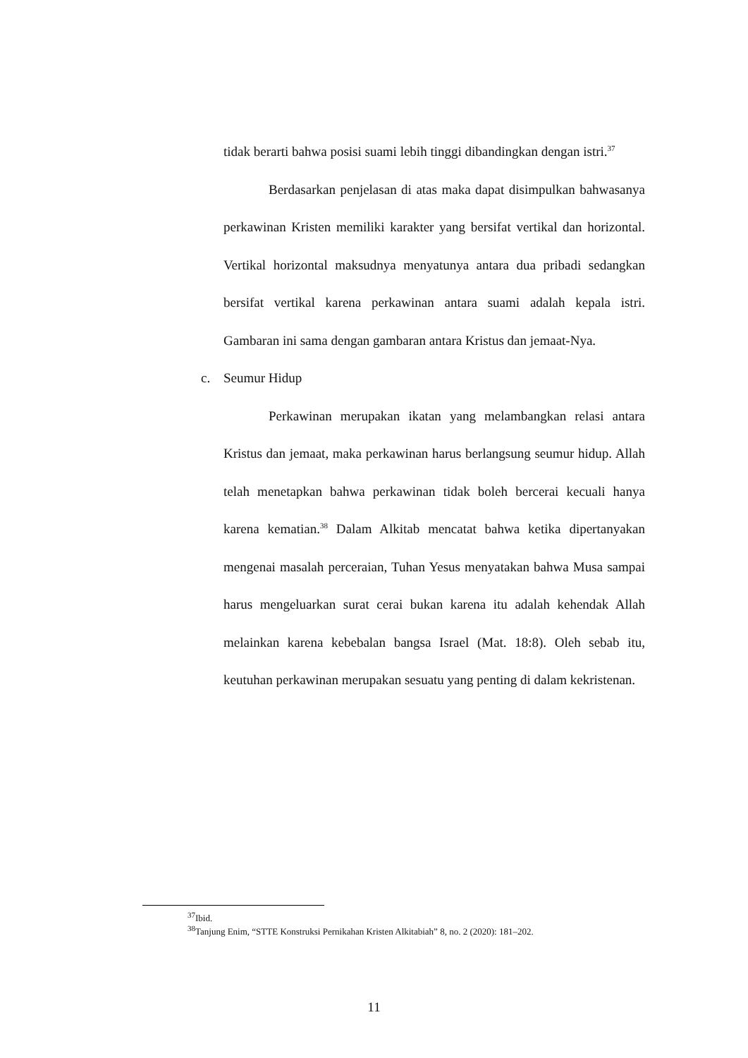tidak berarti bahwa posisi suami lebih tinggi dibandingkan dengan istri.<sup>37</sup>
Berdasarkan penjelasan di atas maka dapat disimpulkan bahwasanya perkawinan Kristen memiliki karakter yang bersifat vertikal dan horizontal. Vertikal horizontal maksudnya menyatunya antara dua pribadi sedangkan bersifat vertikal karena perkawinan antara suami adalah kepala istri. Gambaran ini sama dengan gambaran antara Kristus dan jemaat-Nya.
c. Seumur Hidup
Perkawinan merupakan ikatan yang melambangkan relasi antara Kristus dan jemaat, maka perkawinan harus berlangsung seumur hidup. Allah telah menetapkan bahwa perkawinan tidak boleh bercerai kecuali hanya karena kematian.<sup>38</sup> Dalam Alkitab mencatat bahwa ketika dipertanyakan mengenai masalah perceraian, Tuhan Yesus menyatakan bahwa Musa sampai harus mengeluarkan surat cerai bukan karena itu adalah kehendak Allah melainkan karena kebebalan bangsa Israel (Mat. 18:8). Oleh sebab itu, keutuhan perkawinan merupakan sesuatu yang penting di dalam kekristenan.
<sup>37</sup> Ibid.
<sup>38</sup> Tanjung Enim, “STTE Konstruksi Pernikahan Kristen Alkitabiah” 8, no. 2 (2020): 181–202.
11